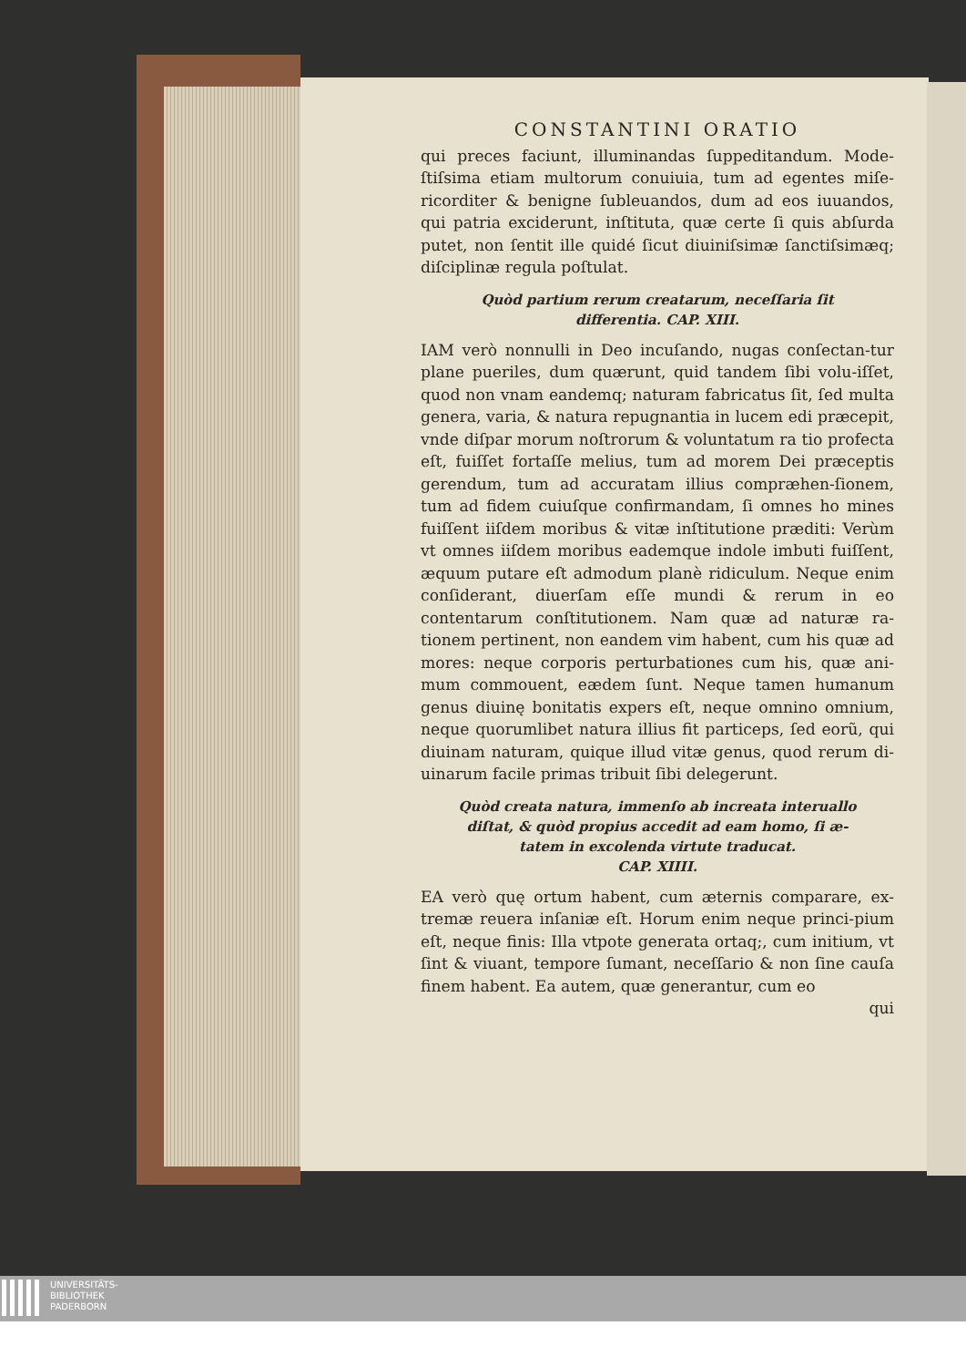CONSTANTINI ORATIO
qui preces faciunt, illuminandas ſuppeditandum. Mode-ſtiſsima etiam multorum conuiuia, tum ad egentes miſe-ricorditer & benigne ſubleuandos, dum ad eos iuuandos, qui patria exciderunt, inſtituta, quæ certe ſi quis abſurda putet, non ſentit ille quidé ſicut diuiniſsimæ ſanctiſsimæq; diſciplinæ regula poſtulat.
Quòd partium rerum creatarum, neceſſaria ſit differentia. CAP. XIII.
IAM verò nonnulli in Deo incuſando, nugas conſectan-tur plane pueriles, dum quærunt, quid tandem ſibi volu-iſſet, quod non vnam eandemq; naturam fabricatus ſit, ſed multa genera, varia, & natura repugnantia in lucem edi præcepit, vnde diſpar morum noſtrorum & voluntatum ra tio profecta eſt, fuiſſet fortaſſe melius, tum ad morem Dei præceptis gerendum, tum ad accuratam illius compræhen-ſionem, tum ad fidem cuiuſque confirmandam, ſi omnes ho mines fuiſſent iiſdem moribus & vitæ inſtitutione præditi: Verùm vt omnes iiſdem moribus eademque indole imbuti fuiſſent, æquum putare eſt admodum planè ridiculum. Neque enim conſiderant, diuerſam eſſe mundi & rerum in eo contentarum conſtitutionem. Nam quæ ad naturæ ra-tionem pertinent, non eandem vim habent, cum his quæ ad mores: neque corporis perturbationes cum his, quæ ani-mum commouent, eædem ſunt. Neque tamen humanum genus diuinę bonitatis expers eſt, neque omnino omnium, neque quorumlibet natura illius fit particeps, ſed eorũ, qui diuinam naturam, quique illud vitæ genus, quod rerum di-uinarum facile primas tribuit ſibi delegerunt.
Quòd creata natura, immenſo ab increata interuallo diſtat, & quòd propius accedit ad eam homo, ſi æ-tatem in excolenda virtute traducat.
CAP. XIIII.
EA verò quę ortum habent, cum æternis comparare, ex-tremæ reuera inſaniæ eſt. Horum enim neque princi-pium eſt, neque finis: Illa vtpote generata ortaq;, cum initium, vt ſint & viuant, tempore ſumant, neceſſario & non ſine cauſa finem habent. Ea autem, quæ generantur, cum eo
qui
UNIVERSITÄTS-
BIBLIOTHEK
PADERBORN